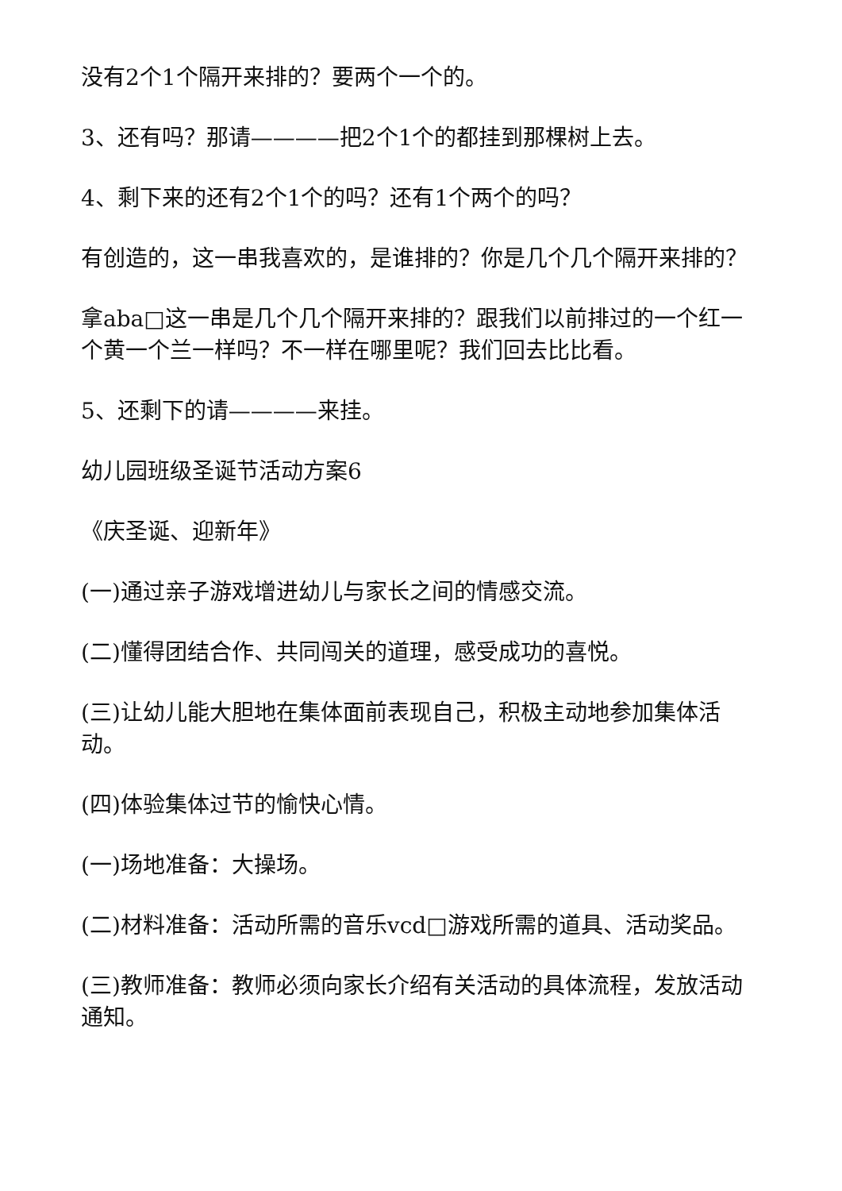没有2个1个隔开来排的？要两个一个的。
3、还有吗？那请————把2个1个的都挂到那棵树上去。
4、剩下来的还有2个1个的吗？还有1个两个的吗？
有创造的，这一串我喜欢的，是谁排的？你是几个几个隔开来排的？
拿aba□这一串是几个几个隔开来排的？跟我们以前排过的一个红一个黄一个兰一样吗？不一样在哪里呢？我们回去比比看。
5、还剩下的请————来挂。
幼儿园班级圣诞节活动方案6
《庆圣诞、迎新年》
(一)通过亲子游戏增进幼儿与家长之间的情感交流。
(二)懂得团结合作、共同闯关的道理，感受成功的喜悦。
(三)让幼儿能大胆地在集体面前表现自己，积极主动地参加集体活动。
(四)体验集体过节的愉快心情。
(一)场地准备：大操场。
(二)材料准备：活动所需的音乐vcd□游戏所需的道具、活动奖品。
(三)教师准备：教师必须向家长介绍有关活动的具体流程，发放活动通知。